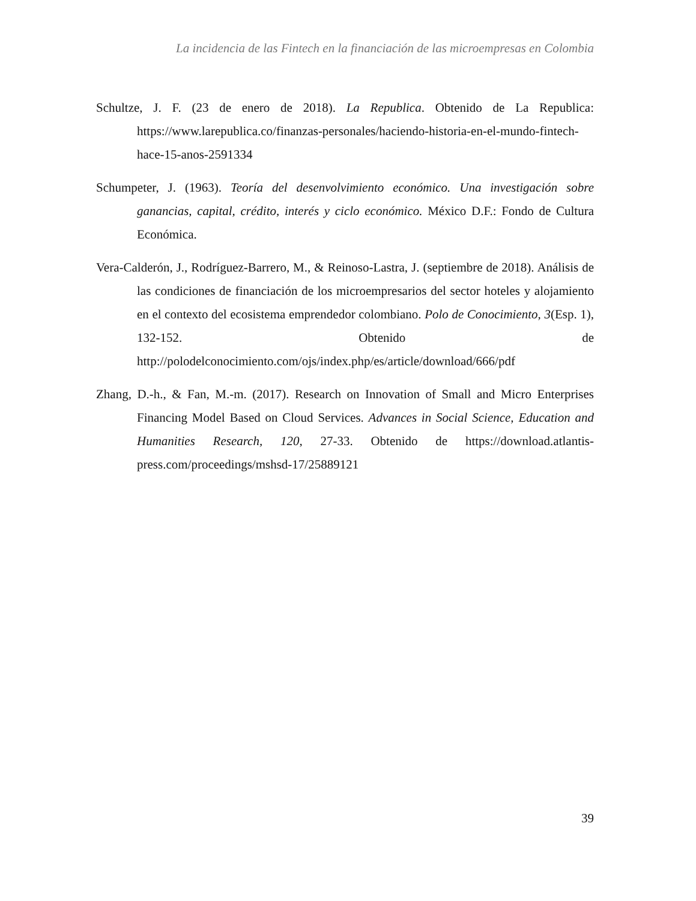La incidencia de las Fintech en la financiación de las microempresas en Colombia
Schultze, J. F. (23 de enero de 2018). La Republica. Obtenido de La Republica: https://www.larepublica.co/finanzas-personales/haciendo-historia-en-el-mundo-fintech-hace-15-anos-2591334
Schumpeter, J. (1963). Teoría del desenvolvimiento económico. Una investigación sobre ganancias, capital, crédito, interés y ciclo económico. México D.F.: Fondo de Cultura Económica.
Vera-Calderón, J., Rodríguez-Barrero, M., & Reinoso-Lastra, J. (septiembre de 2018). Análisis de las condiciones de financiación de los microempresarios del sector hoteles y alojamiento en el contexto del ecosistema emprendedor colombiano. Polo de Conocimiento, 3(Esp. 1), 132-152. Obtenido de http://polodelconocimiento.com/ojs/index.php/es/article/download/666/pdf
Zhang, D.-h., & Fan, M.-m. (2017). Research on Innovation of Small and Micro Enterprises Financing Model Based on Cloud Services. Advances in Social Science, Education and Humanities Research, 120, 27-33. Obtenido de https://download.atlantis-press.com/proceedings/mshsd-17/25889121
39